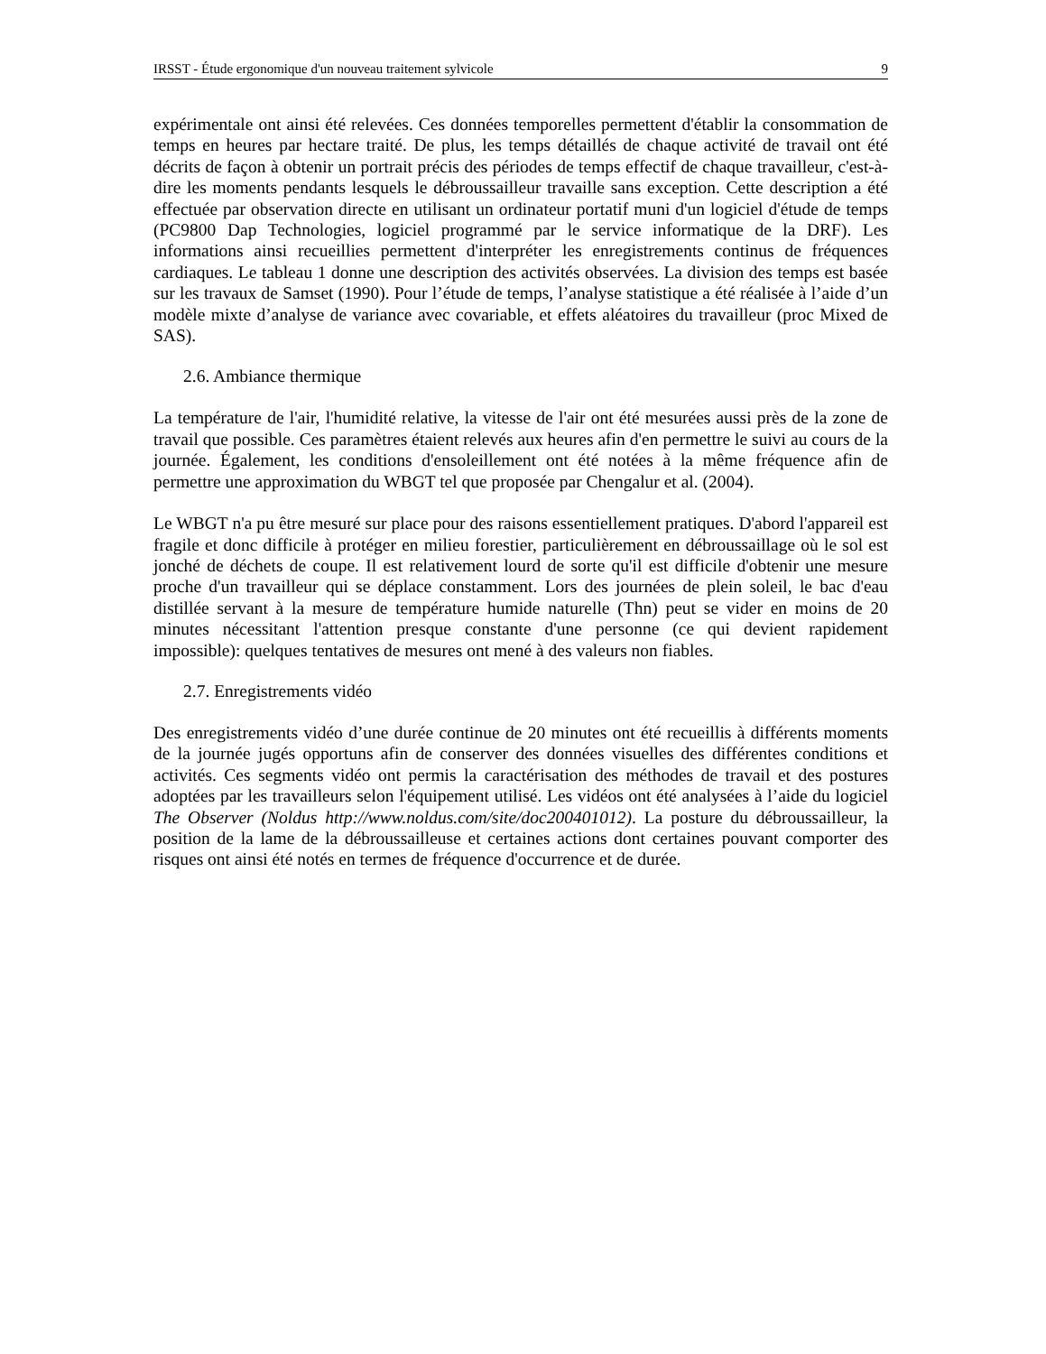IRSST - Étude ergonomique d'un nouveau traitement sylvicole 9
expérimentale ont ainsi été relevées. Ces données temporelles permettent d'établir la consommation de temps en heures par hectare traité. De plus, les temps détaillés de chaque activité de travail ont été décrits de façon à obtenir un portrait précis des périodes de temps effectif de chaque travailleur, c'est-à-dire les moments pendants lesquels le débroussailleur travaille sans exception. Cette description a été effectuée par observation directe en utilisant un ordinateur portatif muni d'un logiciel d'étude de temps (PC9800 Dap Technologies, logiciel programmé par le service informatique de la DRF). Les informations ainsi recueillies permettent d'interpréter les enregistrements continus de fréquences cardiaques. Le tableau 1 donne une description des activités observées. La division des temps est basée sur les travaux de Samset (1990). Pour l’étude de temps, l’analyse statistique a été réalisée à l’aide d’un modèle mixte d’analyse de variance avec covariable, et effets aléatoires du travailleur (proc Mixed de SAS).
2.6. Ambiance thermique
La température de l'air, l'humidité relative, la vitesse de l'air ont été mesurées aussi près de la zone de travail que possible. Ces paramètres étaient relevés aux heures afin d'en permettre le suivi au cours de la journée. Également, les conditions d'ensoleillement ont été notées à la même fréquence afin de permettre une approximation du WBGT tel que proposée par Chengalur et al. (2004).
Le WBGT n'a pu être mesuré sur place pour des raisons essentiellement pratiques. D'abord l'appareil est fragile et donc difficile à protéger en milieu forestier, particulièrement en débroussaillage où le sol est jonché de déchets de coupe. Il est relativement lourd de sorte qu'il est difficile d'obtenir une mesure proche d'un travailleur qui se déplace constamment. Lors des journées de plein soleil, le bac d'eau distillée servant à la mesure de température humide naturelle (Thn) peut se vider en moins de 20 minutes nécessitant l'attention presque constante d'une personne (ce qui devient rapidement impossible): quelques tentatives de mesures ont mené à des valeurs non fiables.
2.7. Enregistrements vidéo
Des enregistrements vidéo d’une durée continue de 20 minutes ont été recueillis à différents moments de la journée jugés opportuns afin de conserver des données visuelles des différentes conditions et activités. Ces segments vidéo ont permis la caractérisation des méthodes de travail et des postures adoptées par les travailleurs selon l'équipement utilisé. Les vidéos ont été analysées à l’aide du logiciel The Observer (Noldus http://www.noldus.com/site/doc200401012). La posture du débroussailleur, la position de la lame de la débroussailleuse et certaines actions dont certaines pouvant comporter des risques ont ainsi été notés en termes de fréquence d'occurrence et de durée.